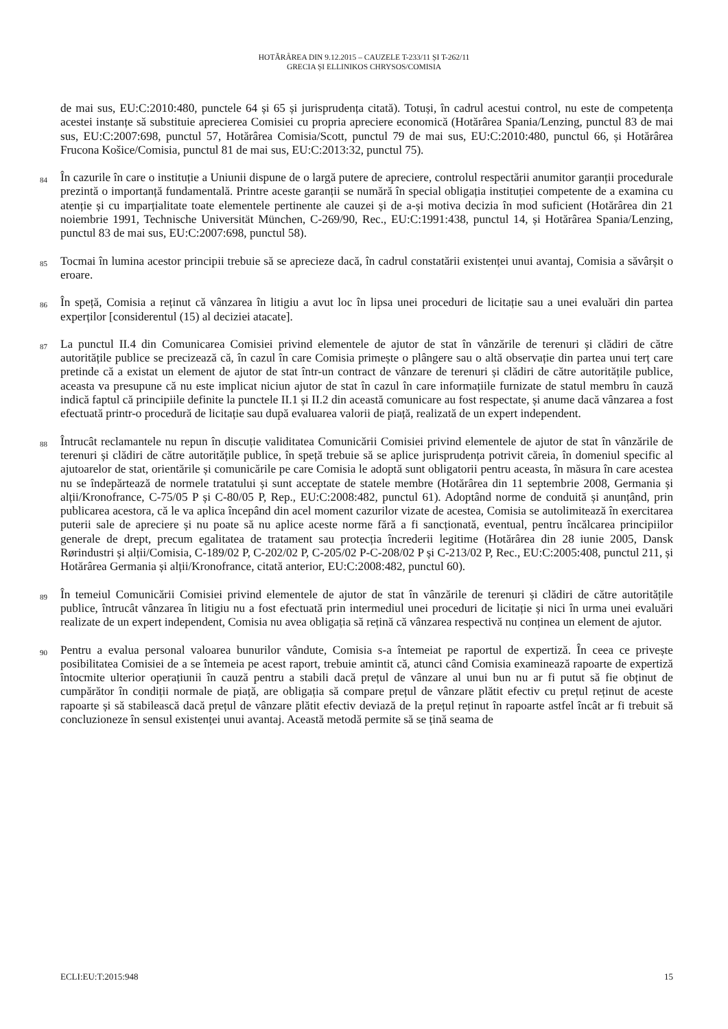HOTĂRÂREA DIN 9.12.2015 – CAUZELE T-233/11 ȘI T-262/11
GRECIA ȘI ELLINIKOS CHRYSOS/COMISIA
de mai sus, EU:C:2010:480, punctele 64 și 65 și jurisprudența citată). Totuși, în cadrul acestui control, nu este de competența acestei instanțe să substituie aprecierea Comisiei cu propria apreciere economică (Hotărârea Spania/Lenzing, punctul 83 de mai sus, EU:C:2007:698, punctul 57, Hotărârea Comisia/Scott, punctul 79 de mai sus, EU:C:2010:480, punctul 66, și Hotărârea Frucona Košice/Comisia, punctul 81 de mai sus, EU:C:2013:32, punctul 75).
84 În cazurile în care o instituție a Uniunii dispune de o largă putere de apreciere, controlul respectării anumitor garanții procedurale prezintă o importanță fundamentală. Printre aceste garanții se numără în special obligația instituției competente de a examina cu atenție și cu imparțialitate toate elementele pertinente ale cauzei și de a-și motiva decizia în mod suficient (Hotărârea din 21 noiembrie 1991, Technische Universität München, C-269/90, Rec., EU:C:1991:438, punctul 14, și Hotărârea Spania/Lenzing, punctul 83 de mai sus, EU:C:2007:698, punctul 58).
85 Tocmai în lumina acestor principii trebuie să se aprecieze dacă, în cadrul constatării existenței unui avantaj, Comisia a săvârșit o eroare.
86 În speță, Comisia a reținut că vânzarea în litigiu a avut loc în lipsa unei proceduri de licitație sau a unei evaluări din partea experților [considerentul (15) al deciziei atacate].
87 La punctul II.4 din Comunicarea Comisiei privind elementele de ajutor de stat în vânzările de terenuri și clădiri de către autoritățile publice se precizează că, în cazul în care Comisia primește o plângere sau o altă observație din partea unui terț care pretinde că a existat un element de ajutor de stat într-un contract de vânzare de terenuri și clădiri de către autoritățile publice, aceasta va presupune că nu este implicat niciun ajutor de stat în cazul în care informațiile furnizate de statul membru în cauză indică faptul că principiile definite la punctele II.1 și II.2 din această comunicare au fost respectate, și anume dacă vânzarea a fost efectuată printr-o procedură de licitație sau după evaluarea valorii de piață, realizată de un expert independent.
88 Întrucât reclamantele nu repun în discuție validitatea Comunicării Comisiei privind elementele de ajutor de stat în vânzările de terenuri și clădiri de către autoritățile publice, în speță trebuie să se aplice jurisprudența potrivit căreia, în domeniul specific al ajutoarelor de stat, orientările și comunicările pe care Comisia le adoptă sunt obligatorii pentru aceasta, în măsura în care acestea nu se îndepărtează de normele tratatului și sunt acceptate de statele membre (Hotărârea din 11 septembrie 2008, Germania și alții/Kronofrance, C-75/05 P și C-80/05 P, Rep., EU:C:2008:482, punctul 61). Adoptând norme de conduită și anunțând, prin publicarea acestora, că le va aplica începând din acel moment cazurilor vizate de acestea, Comisia se autolimitează în exercitarea puterii sale de apreciere și nu poate să nu aplice aceste norme fără a fi sancționată, eventual, pentru încălcarea principiilor generale de drept, precum egalitatea de tratament sau protecția încrederii legitime (Hotărârea din 28 iunie 2005, Dansk Rørindustri și alții/Comisia, C-189/02 P, C-202/02 P, C-205/02 P-C-208/02 P și C-213/02 P, Rec., EU:C:2005:408, punctul 211, și Hotărârea Germania și alții/Kronofrance, citată anterior, EU:C:2008:482, punctul 60).
89 În temeiul Comunicării Comisiei privind elementele de ajutor de stat în vânzările de terenuri și clădiri de către autoritățile publice, întrucât vânzarea în litigiu nu a fost efectuată prin intermediul unei proceduri de licitație și nici în urma unei evaluări realizate de un expert independent, Comisia nu avea obligația să rețină că vânzarea respectivă nu conținea un element de ajutor.
90 Pentru a evalua personal valoarea bunurilor vândute, Comisia s-a întemeiat pe raportul de expertiză. În ceea ce privește posibilitatea Comisiei de a se întemeia pe acest raport, trebuie amintit că, atunci când Comisia examinează rapoarte de expertiză întocmite ulterior operațiunii în cauză pentru a stabili dacă prețul de vânzare al unui bun nu ar fi putut să fie obținut de cumpărător în condiții normale de piață, are obligația să compare prețul de vânzare plătit efectiv cu prețul reținut de aceste rapoarte și să stabilească dacă prețul de vânzare plătit efectiv deviază de la prețul reținut în rapoarte astfel încât ar fi trebuit să concluzioneze în sensul existenței unui avantaj. Această metodă permite să se țină seama de
ECLI:EU:T:2015:948 15